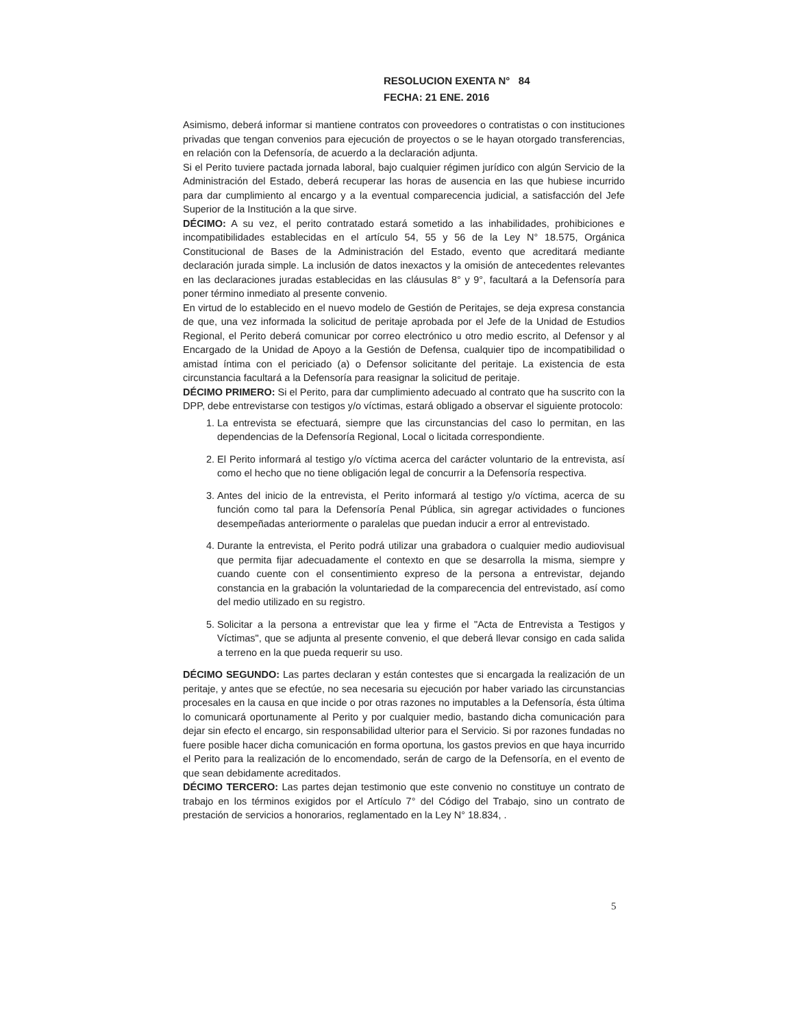RESOLUCION EXENTA N° 84
FECHA: 21 ENE. 2016
Asimismo, deberá informar si mantiene contratos con proveedores o contratistas o con instituciones privadas que tengan convenios para ejecución de proyectos o se le hayan otorgado transferencias, en relación con la Defensoría, de acuerdo a la declaración adjunta.
Si el Perito tuviere pactada jornada laboral, bajo cualquier régimen jurídico con algún Servicio de la Administración del Estado, deberá recuperar las horas de ausencia en las que hubiese incurrido para dar cumplimiento al encargo y a la eventual comparecencia judicial, a satisfacción del Jefe Superior de la Institución a la que sirve.
DÉCIMO: A su vez, el perito contratado estará sometido a las inhabilidades, prohibiciones e incompatibilidades establecidas en el artículo 54, 55 y 56 de la Ley N° 18.575, Orgánica Constitucional de Bases de la Administración del Estado, evento que acreditará mediante declaración jurada simple. La inclusión de datos inexactos y la omisión de antecedentes relevantes en las declaraciones juradas establecidas en las cláusulas 8° y 9°, facultará a la Defensoría para poner término inmediato al presente convenio.
En virtud de lo establecido en el nuevo modelo de Gestión de Peritajes, se deja expresa constancia de que, una vez informada la solicitud de peritaje aprobada por el Jefe de la Unidad de Estudios Regional, el Perito deberá comunicar por correo electrónico u otro medio escrito, al Defensor y al Encargado de la Unidad de Apoyo a la Gestión de Defensa, cualquier tipo de incompatibilidad o amistad íntima con el periciado (a) o Defensor solicitante del peritaje. La existencia de esta circunstancia facultará a la Defensoría para reasignar la solicitud de peritaje.
DÉCIMO PRIMERO: Si el Perito, para dar cumplimiento adecuado al contrato que ha suscrito con la DPP, debe entrevistarse con testigos y/o víctimas, estará obligado a observar el siguiente protocolo:
1. La entrevista se efectuará, siempre que las circunstancias del caso lo permitan, en las dependencias de la Defensoría Regional, Local o licitada correspondiente.
2. El Perito informará al testigo y/o víctima acerca del carácter voluntario de la entrevista, así como el hecho que no tiene obligación legal de concurrir a la Defensoría respectiva.
3. Antes del inicio de la entrevista, el Perito informará al testigo y/o víctima, acerca de su función como tal para la Defensoría Penal Pública, sin agregar actividades o funciones desempeñadas anteriormente o paralelas que puedan inducir a error al entrevistado.
4. Durante la entrevista, el Perito podrá utilizar una grabadora o cualquier medio audiovisual que permita fijar adecuadamente el contexto en que se desarrolla la misma, siempre y cuando cuente con el consentimiento expreso de la persona a entrevistar, dejando constancia en la grabación la voluntariedad de la comparecencia del entrevistado, así como del medio utilizado en su registro.
5. Solicitar a la persona a entrevistar que lea y firme el "Acta de Entrevista a Testigos y Víctimas", que se adjunta al presente convenio, el que deberá llevar consigo en cada salida a terreno en la que pueda requerir su uso.
DÉCIMO SEGUNDO: Las partes declaran y están contestes que si encargada la realización de un peritaje, y antes que se efectúe, no sea necesaria su ejecución por haber variado las circunstancias procesales en la causa en que incide o por otras razones no imputables a la Defensoría, ésta última lo comunicará oportunamente al Perito y por cualquier medio, bastando dicha comunicación para dejar sin efecto el encargo, sin responsabilidad ulterior para el Servicio. Si por razones fundadas no fuere posible hacer dicha comunicación en forma oportuna, los gastos previos en que haya incurrido el Perito para la realización de lo encomendado, serán de cargo de la Defensoría, en el evento de que sean debidamente acreditados.
DÉCIMO TERCERO: Las partes dejan testimonio que este convenio no constituye un contrato de trabajo en los términos exigidos por el Artículo 7° del Código del Trabajo, sino un contrato de prestación de servicios a honorarios, reglamentado en la Ley N° 18.834, .
5